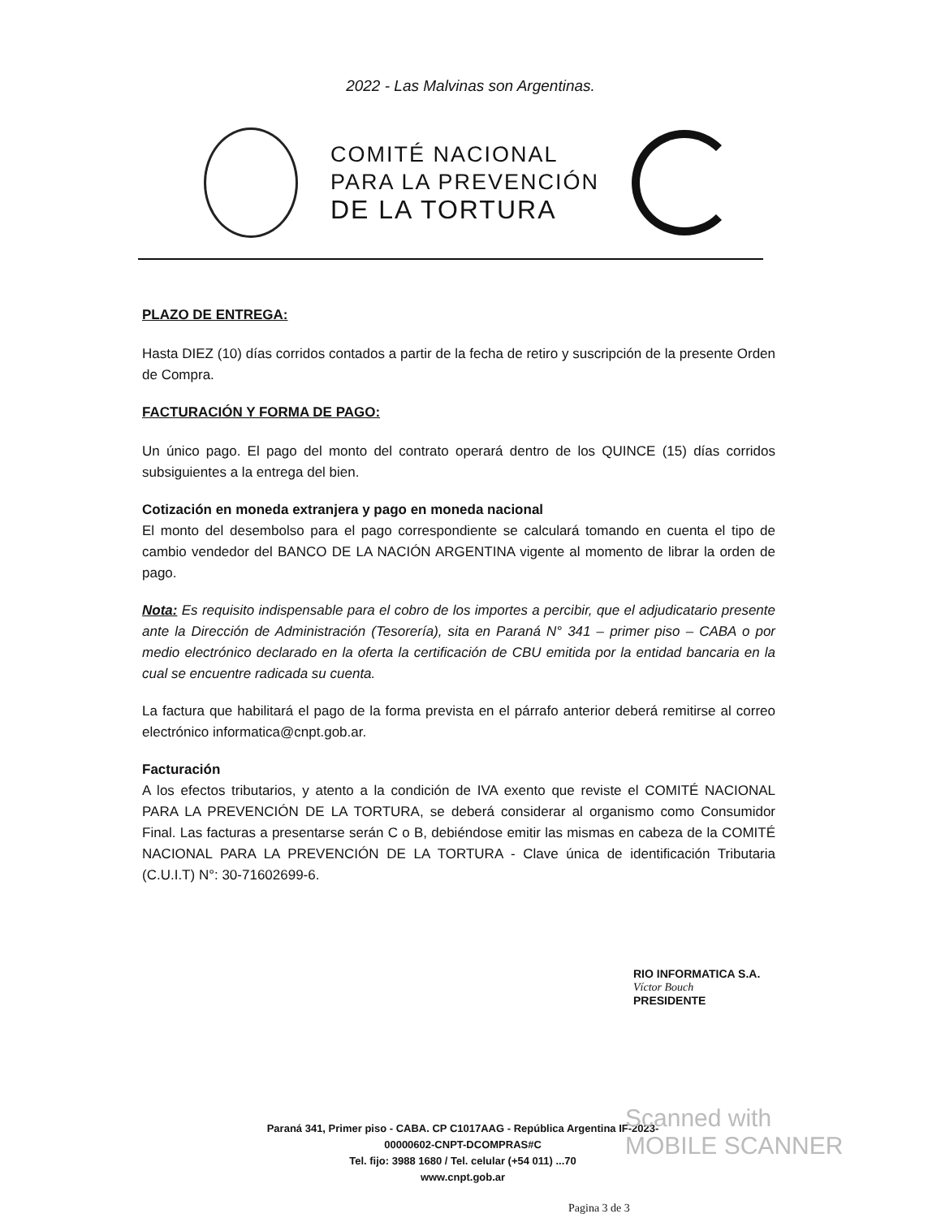2022 - Las Malvinas son Argentinas.
COMITÉ NACIONAL
PARA LA PREVENCIÓN
DE LA TORTURA
PLAZO DE ENTREGA:
Hasta DIEZ (10) días corridos contados a partir de la fecha de retiro y suscripción de la presente Orden de Compra.
FACTURACIÓN Y FORMA DE PAGO:
Un único pago. El pago del monto del contrato operará dentro de los QUINCE (15) días corridos subsiguientes a la entrega del bien.
Cotización en moneda extranjera y pago en moneda nacional
El monto del desembolso para el pago correspondiente se calculará tomando en cuenta el tipo de cambio vendedor del BANCO DE LA NACIÓN ARGENTINA vigente al momento de librar la orden de pago.
Nota: Es requisito indispensable para el cobro de los importes a percibir, que el adjudicatario presente ante la Dirección de Administración (Tesorería), sita en Paraná N° 341 – primer piso – CABA o por medio electrónico declarado en la oferta la certificación de CBU emitida por la entidad bancaria en la cual se encuentre radicada su cuenta.
La factura que habilitará el pago de la forma prevista en el párrafo anterior deberá remitirse al correo electrónico informatica@cnpt.gob.ar.
Facturación
A los efectos tributarios, y atento a la condición de IVA exento que reviste el COMITÉ NACIONAL PARA LA PREVENCIÓN DE LA TORTURA, se deberá considerar al organismo como Consumidor Final. Las facturas a presentarse serán C o B, debiéndose emitir las mismas en cabeza de la COMITÉ NACIONAL PARA LA PREVENCIÓN DE LA TORTURA - Clave única de identificación Tributaria (C.U.I.T) N°: 30-71602699-6.
RIO INFORMATICA S.A.
Víctor Bouch
PRESIDENTE
Paraná 341, Primer piso - CABA. CP C1017AAG - República Argentina IF-2023-00000602-CNPT-DCOMPRAS#C
Tel. fijo: 3988 1680 / Tel. celular (+54 011) ...70
www.cnpt.gob.ar
Pagina 3 de 3
Scanned with
MOBILE SCANNER